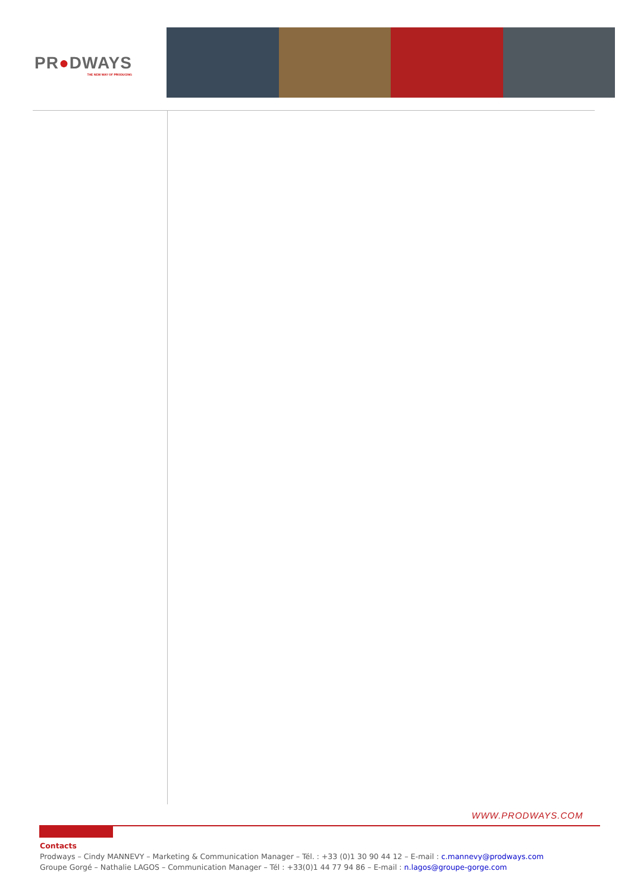PR●DWAYS
THE NEW WAY OF PRODUCING
WWW.PRODWAYS.COM
Contacts
Prodways – Cindy MANNEVY – Marketing & Communication Manager – Tél. : +33 (0)1 30 90 44 12 – E-mail : c.mannevy@prodways.com
Groupe Gorgé – Nathalie LAGOS – Communication Manager – Tél : +33(0)1 44 77 94 86 – E-mail : n.lagos@groupe-gorge.com